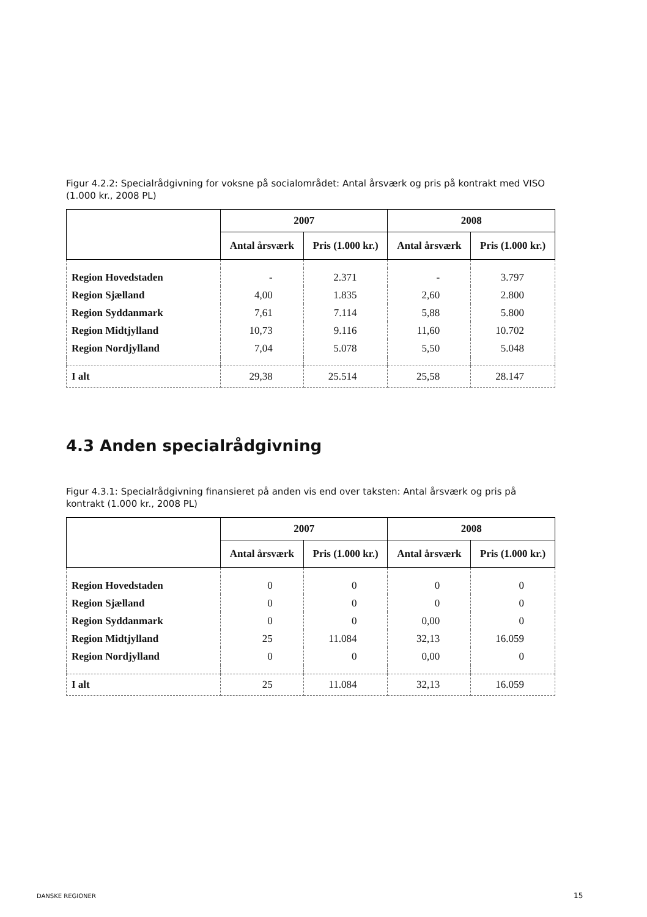Figur 4.2.2: Specialrådgivning for voksne på socialområdet: Antal årsværk og pris på kontrakt med VISO (1.000 kr., 2008 PL)
| | 2007 | | 2008 | |
| --- | --- | --- | --- | --- |
| | Antal årsværk | Pris (1.000 kr.) | Antal årsværk | Pris (1.000 kr.) |
| Region Hovedstaden | - | 2.371 | - | 3.797 |
| Region Sjælland | 4,00 | 1.835 | 2,60 | 2.800 |
| Region Syddanmark | 7,61 | 7.114 | 5,88 | 5.800 |
| Region Midtjylland | 10,73 | 9.116 | 11,60 | 10.702 |
| Region Nordjylland | 7,04 | 5.078 | 5,50 | 5.048 |
| I alt | 29,38 | 25.514 | 25,58 | 28.147 |
4.3 Anden specialrådgivning
Figur 4.3.1: Specialrådgivning finansieret på anden vis end over taksten: Antal årsværk og pris på kontrakt (1.000 kr., 2008 PL)
| | 2007 | | 2008 | |
| --- | --- | --- | --- | --- |
| | Antal årsværk | Pris (1.000 kr.) | Antal årsværk | Pris (1.000 kr.) |
| Region Hovedstaden | 0 | 0 | 0 | 0 |
| Region Sjælland | 0 | 0 | 0 | 0 |
| Region Syddanmark | 0 | 0 | 0,00 | 0 |
| Region Midtjylland | 25 | 11.084 | 32,13 | 16.059 |
| Region Nordjylland | 0 | 0 | 0,00 | 0 |
| I alt | 25 | 11.084 | 32,13 | 16.059 |
DANSKE REGIONER 15